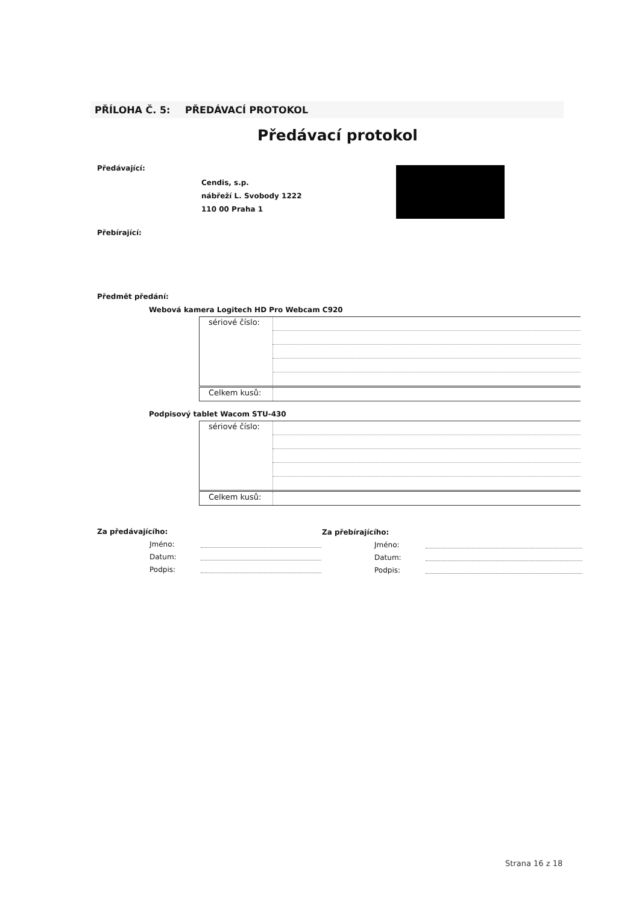PŘÍLOHA Č. 5: PŘEDÁVACÍ PROTOKOL
Předávací protokol
Předávající:
Cendis, s.p.
nábřeží L. Svobody 1222
110 00 Praha 1
Přebírající:
Předmět předání:
Webová kamera Logitech HD Pro Webcam C920
| sériové číslo: | |
| Celkem kusů: | |
Podpisový tablet Wacom STU-430
| sériové číslo: | |
| Celkem kusů: | |
Za předávajícího:
Jméno:
Datum:
Podpis:
Za přebírajícího:
Jméno:
Datum:
Podpis:
Strana 16 z 18